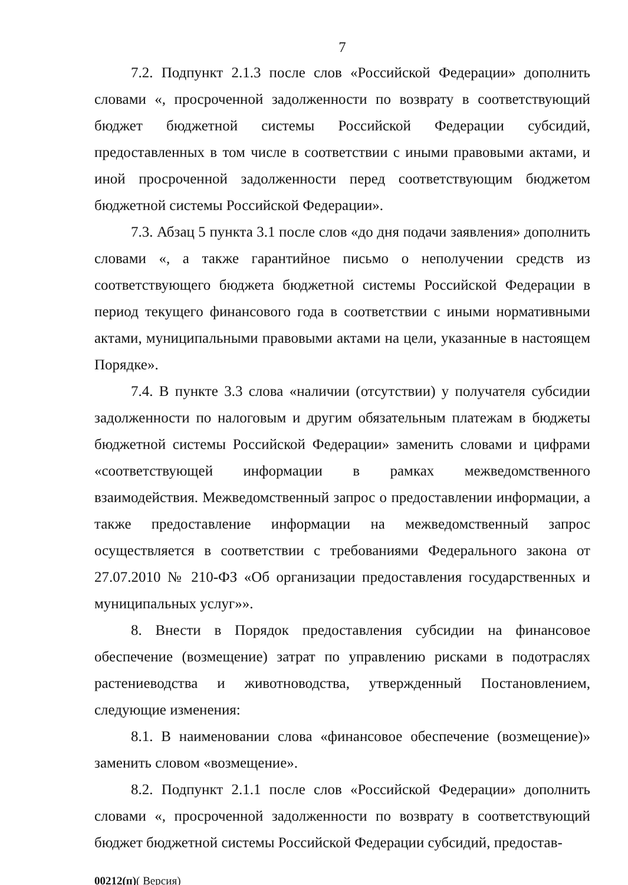7
7.2. Подпункт 2.1.3 после слов «Российской Федерации» дополнить словами «, просроченной задолженности по возврату в соответствующий бюджет бюджетной системы Российской Федерации субсидий, предоставленных в том числе в соответствии с иными правовыми актами, и иной просроченной задолженности перед соответствующим бюджетом бюджетной системы Российской Федерации».
7.3. Абзац 5 пункта 3.1 после слов «до дня подачи заявления» дополнить словами «, а также гарантийное письмо о неполучении средств из соответствующего бюджета бюджетной системы Российской Федерации в период текущего финансового года в соответствии с иными нормативными актами, муниципальными правовыми актами на цели, указанные в настоящем Порядке».
7.4. В пункте 3.3 слова «наличии (отсутствии) у получателя субсидии задолженности по налоговым и другим обязательным платежам в бюджеты бюджетной системы Российской Федерации» заменить словами и цифрами «соответствующей информации в рамках межведомственного взаимодействия. Межведомственный запрос о предоставлении информации, а также предоставление информации на межведомственный запрос осуществляется в соответствии с требованиями Федерального закона от 27.07.2010 № 210-ФЗ «Об организации предоставления государственных и муниципальных услуг»».
8. Внести в Порядок предоставления субсидии на финансовое обеспечение (возмещение) затрат по управлению рисками в подотраслях растениеводства и животноводства, утвержденный Постановлением, следующие изменения:
8.1. В наименовании слова «финансовое обеспечение (возмещение)» заменить словом «возмещение».
8.2. Подпункт 2.1.1 после слов «Российской Федерации» дополнить словами «, просроченной задолженности по возврату в соответствующий бюджет бюджетной системы Российской Федерации субсидий, предостав-
00212(п)( Версия)